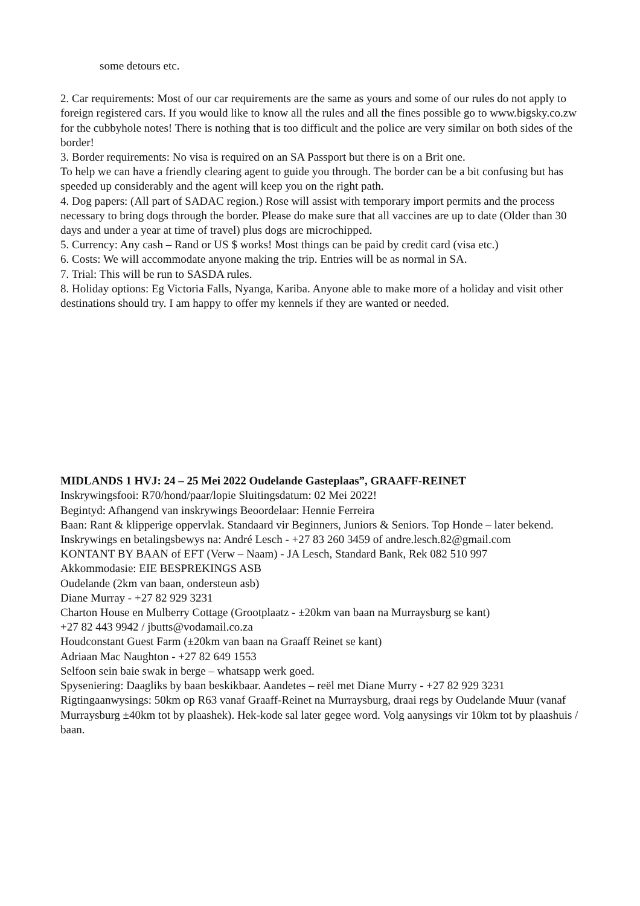some detours etc.
2. Car requirements: Most of our car requirements are the same as yours and some of our rules do not apply to foreign registered cars. If you would like to know all the rules and all the fines possible go to www.bigsky.co.zw for the cubbyhole notes! There is nothing that is too difficult and the police are very similar on both sides of the border!
3. Border requirements: No visa is required on an SA Passport but there is on a Brit one.
To help we can have a friendly clearing agent to guide you through. The border can be a bit confusing but has speeded up considerably and the agent will keep you on the right path.
4. Dog papers: (All part of SADAC region.) Rose will assist with temporary import permits and the process necessary to bring dogs through the border. Please do make sure that all vaccines are up to date (Older than 30 days and under a year at time of travel) plus dogs are microchipped.
5. Currency: Any cash – Rand or US $ works! Most things can be paid by credit card (visa etc.)
6. Costs: We will accommodate anyone making the trip. Entries will be as normal in SA.
7. Trial: This will be run to SASDA rules.
8. Holiday options: Eg Victoria Falls, Nyanga, Kariba. Anyone able to make more of a holiday and visit other destinations should try. I am happy to offer my kennels if they are wanted or needed.
MIDLANDS 1 HVJ: 24 – 25 Mei 2022 Oudelande Gasteplaas”, GRAAFF-REINET
Inskrywingsfooi: R70/hond/paar/lopie Sluitingsdatum: 02 Mei 2022!
Begintyd: Afhangend van inskrywings Beoordelaar: Hennie Ferreira
Baan: Rant & klipperige oppervlak. Standaard vir Beginners, Juniors & Seniors. Top Honde – later bekend.
Inskrywings en betalingsbewys na: André Lesch - +27 83 260 3459 of andre.lesch.82@gmail.com
KONTANT BY BAAN of EFT (Verw – Naam) - JA Lesch, Standard Bank, Rek 082 510 997
Akkommodasie: EIE BESPREKINGS ASB
Oudelande (2km van baan, ondersteun asb)
Diane Murray - +27 82 929 3231
Charton House en Mulberry Cottage (Grootplaatz - ±20km van baan na Murraysburg se kant)
+27 82 443 9942 / jbutts@vodamail.co.za
Houdconstant Guest Farm (±20km van baan na Graaff Reinet se kant)
Adriaan Mac Naughton - +27 82 649 1553
Selfoon sein baie swak in berge – whatsapp werk goed.
Spyseniering: Daagliks by baan beskikbaar. Aandetes – reël met Diane Murry - +27 82 929 3231
Rigtingaanwysings: 50km op R63 vanaf Graaff-Reinet na Murraysburg, draai regs by Oudelande Muur (vanaf Murraysburg ±40km tot by plaashek). Hek-kode sal later gegee word. Volg aanysings vir 10km tot by plaashuis / baan.